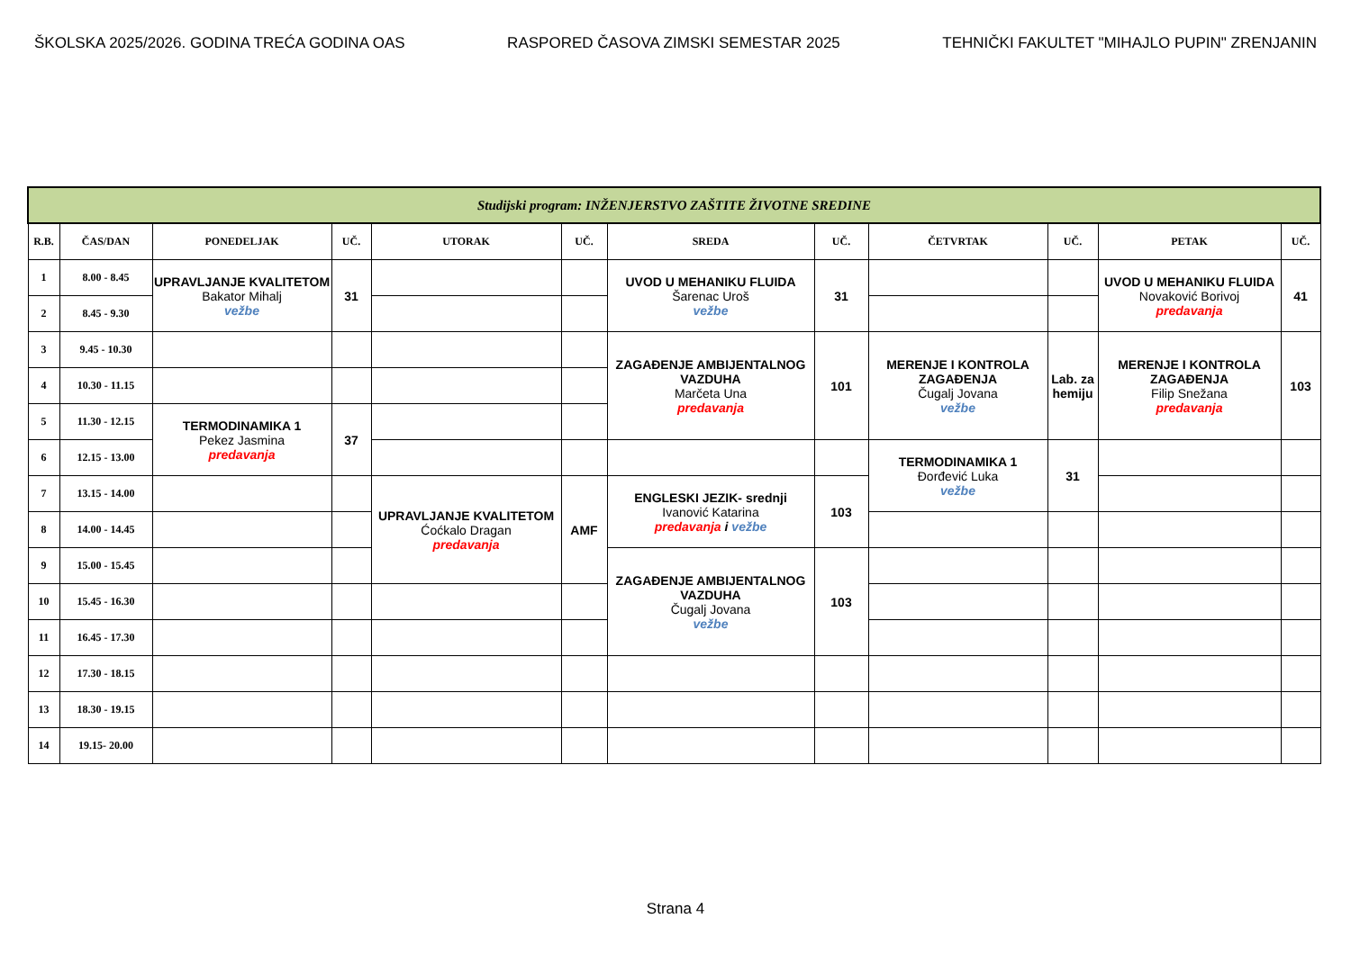ŠKOLSKA 2025/2026. GODINA TREĆA GODINA OAS RASPORED ČASOVA ZIMSKI SEMESTAR 2025 TEHNIČKI FAKULTET "MIHAJLO PUPIN" ZRENJANIN
| Studijski program: INŽENJERSTVO ZAŠTITE ŽIVOTNE SREDINE | | | | | | | | | | | |
| R.B. | ČAS/DAN | PONEDELJAK | UČ. | UTORAK | UČ. | SREDA | UČ. | ČETVRTAK | UČ. | PETAK | UČ. |
| 1 | 8.00 - 8.45 | UPRAVLJANJE KVALITETOM Bakator Mihalj vežbe | 31 | | | UVOD U MEHANIKU FLUIDA Šarenac Uroš vežbe | 31 | | | UVOD U MEHANIKU FLUIDA Novaković Borivoj predavanja | 41 |
| 2 | 8.45 - 9.30 | | | | | | | | | | |
| 3 | 9.45 - 10.30 | | | | | ZAGAĐENJE AMBIJENTALNOG VAZDUHA Marčeta Una predavanja | 101 | MERENJE I KONTROLA ZAGAĐENJA Čugalj Jovana vežbe | Lab. za hemiju | MERENJE I KONTROLA ZAGAĐENJA Filip Snežana predavanja | 103 |
| 4 | 10.30 - 11.15 | | | | | | | | | | |
| 5 | 11.30 - 12.15 | TERMODINAMIKA 1 Pekez Jasmina predavanja | 37 | | | | | | | | |
| 6 | 12.15 - 13.00 | | | | | | | TERMODINAMIKA 1 Đorđević Luka vežbe | 31 | | |
| 7 | 13.15 - 14.00 | | | UPRAVLJANJE KVALITETOM Ćoćkalo Dragan predavanja | AMF | ENGLESKI JEZIK- srednji Ivanović Katarina predavanja i vežbe | 103 | | | | |
| 8 | 14.00 - 14.45 | | | | | | | | | | |
| 9 | 15.00 - 15.45 | | | | | ZAGAĐENJE AMBIJENTALNOG VAZDUHA Čugalj Jovana vežbe | 103 | | | | |
| 10 | 15.45 - 16.30 | | | | | | | | | | |
| 11 | 16.45 - 17.30 | | | | | | | | | | |
| 12 | 17.30 - 18.15 | | | | | | | | | | |
| 13 | 18.30 - 19.15 | | | | | | | | | | |
| 14 | 19.15- 20.00 | | | | | | | | | | |
Strana 4